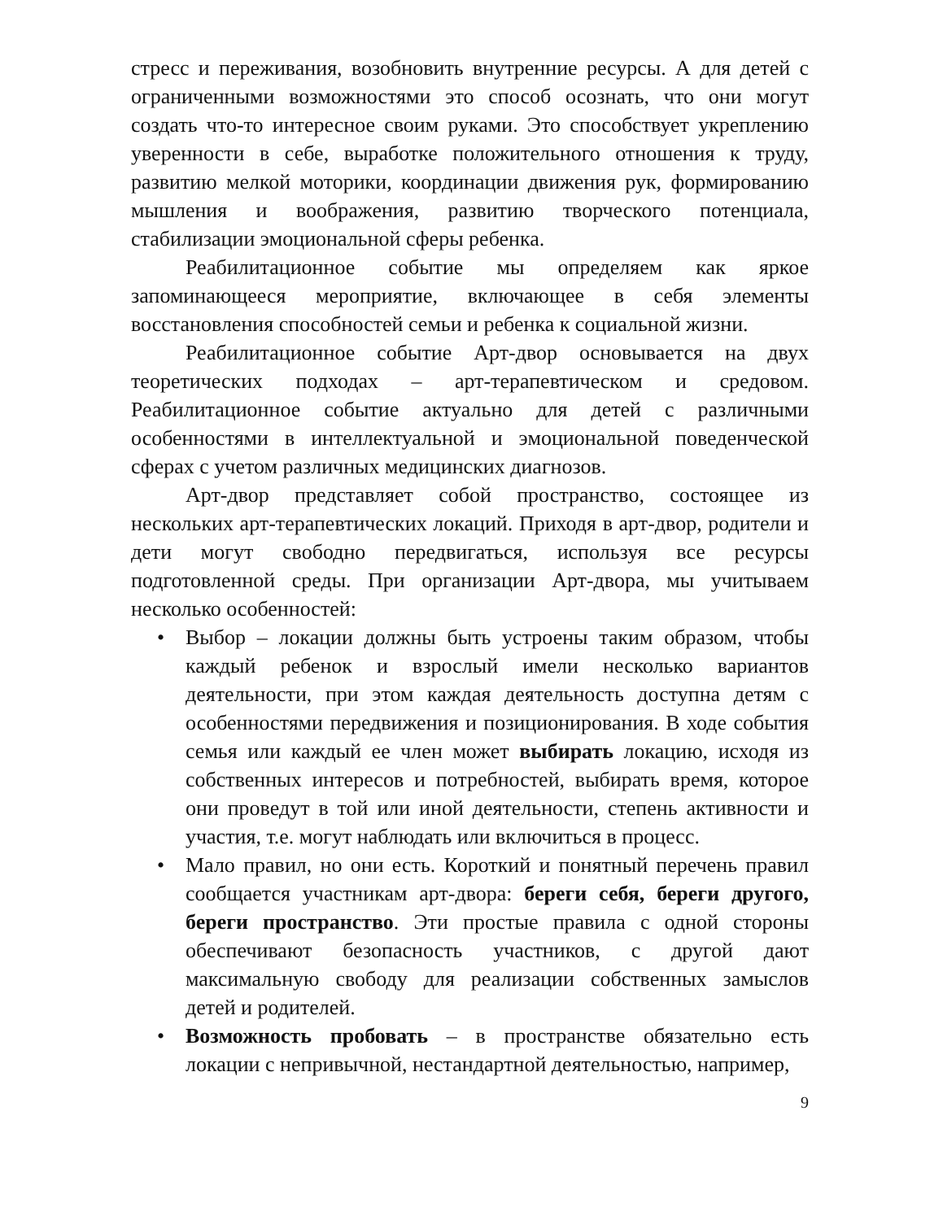стресс и переживания, возобновить внутренние ресурсы. А для детей с ограниченными возможностями это способ осознать, что они могут создать что-то интересное своим руками. Это способствует укреплению уверенности в себе, выработке положительного отношения к труду, развитию мелкой моторики, координации движения рук, формированию мышления и воображения, развитию творческого потенциала, стабилизации эмоциональной сферы ребенка.
Реабилитационное событие мы определяем как яркое запоминающееся мероприятие, включающее в себя элементы восстановления способностей семьи и ребенка к социальной жизни.
Реабилитационное событие Арт-двор основывается на двух теоретических подходах – арт-терапевтическом и средовом. Реабилитационное событие актуально для детей с различными особенностями в интеллектуальной и эмоциональной поведенческой сферах с учетом различных медицинских диагнозов.
Арт-двор представляет собой пространство, состоящее из нескольких арт-терапевтических локаций. Приходя в арт-двор, родители и дети могут свободно передвигаться, используя все ресурсы подготовленной среды. При организации Арт-двора, мы учитываем несколько особенностей:
• Выбор – локации должны быть устроены таким образом, чтобы каждый ребенок и взрослый имели несколько вариантов деятельности, при этом каждая деятельность доступна детям с особенностями передвижения и позиционирования. В ходе события семья или каждый ее член может выбирать локацию, исходя из собственных интересов и потребностей, выбирать время, которое они проведут в той или иной деятельности, степень активности и участия, т.е. могут наблюдать или включиться в процесс.
• Мало правил, но они есть. Короткий и понятный перечень правил сообщается участникам арт-двора: береги себя, береги другого, береги пространство. Эти простые правила с одной стороны обеспечивают безопасность участников, с другой дают максимальную свободу для реализации собственных замыслов детей и родителей.
• Возможность пробовать – в пространстве обязательно есть локации с непривычной, нестандартной деятельностью, например,
9